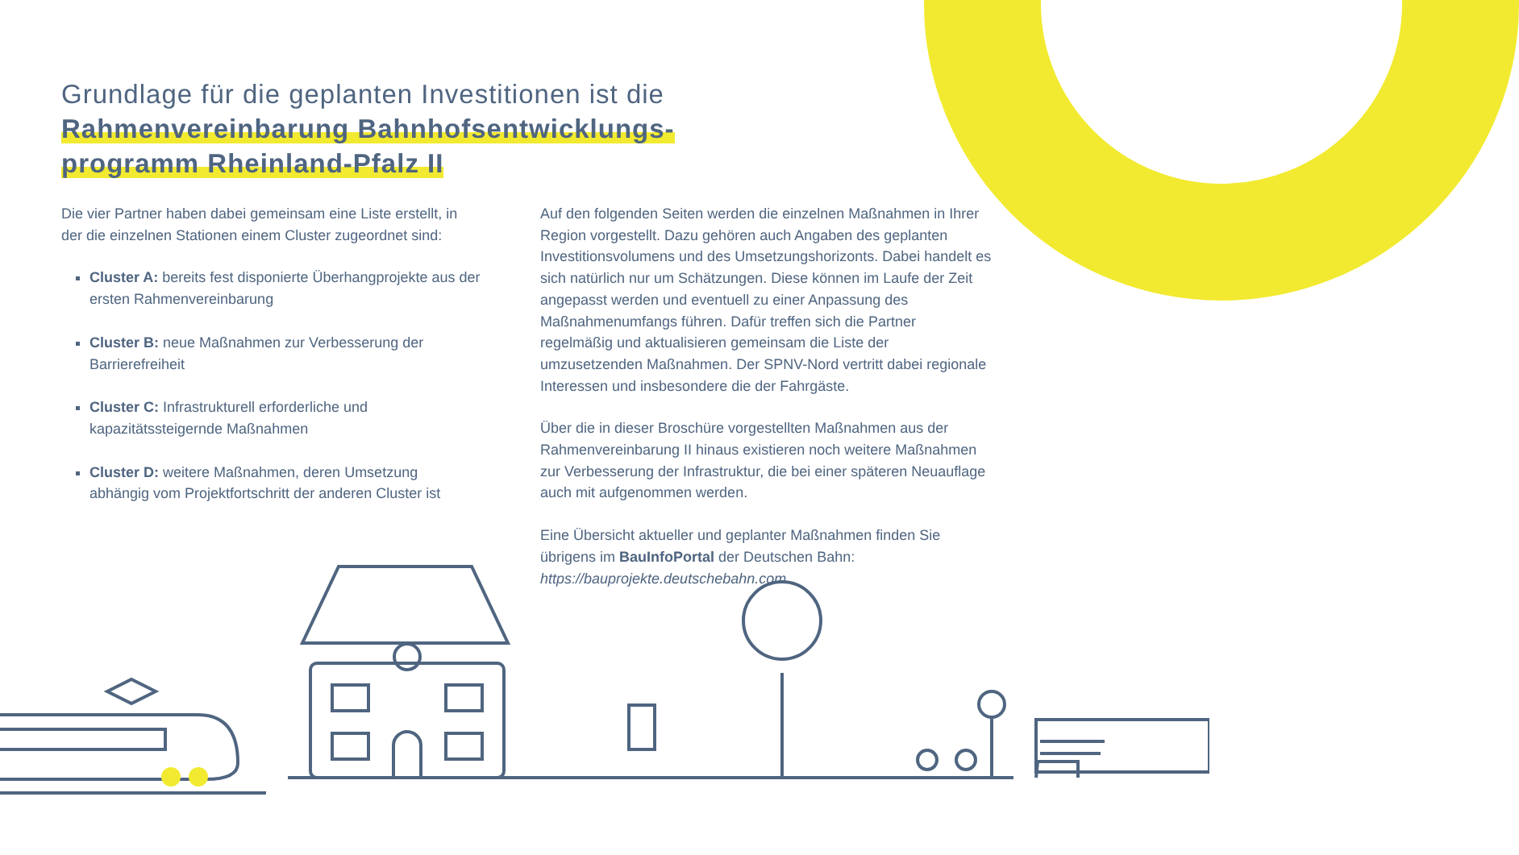Grundlage für die geplanten Investitionen ist die
Rahmenvereinbarung Bahnhofsentwicklungs-
programm Rheinland-Pfalz II
Die vier Partner haben dabei gemeinsam eine Liste erstellt, in der die einzelnen Stationen einem Cluster zugeordnet sind:
Cluster A: bereits fest disponierte Überhangprojekte aus der ersten Rahmenvereinbarung
Cluster B: neue Maßnahmen zur Verbesserung der Barrierefreiheit
Cluster C: Infrastrukturell erforderliche und kapazitätssteigernde Maßnahmen
Cluster D: weitere Maßnahmen, deren Umsetzung abhängig vom Projektfortschritt der anderen Cluster ist
Auf den folgenden Seiten werden die einzelnen Maßnahmen in Ihrer Region vorgestellt. Dazu gehören auch Angaben des geplanten Investitionsvolumens und des Umsetzungshorizonts. Dabei handelt es sich natürlich nur um Schätzungen. Diese können im Laufe der Zeit angepasst werden und eventuell zu einer Anpassung des Maßnahmenumfangs führen. Dafür treffen sich die Partner regelmäßig und aktualisieren gemeinsam die Liste der umzusetzenden Maßnahmen. Der SPNV-Nord vertritt dabei regionale Interessen und insbesondere die der Fahrgäste.
Über die in dieser Broschüre vorgestellten Maßnahmen aus der Rahmenvereinbarung II hinaus existieren noch weitere Maßnahmen zur Verbesserung der Infrastruktur, die bei einer späteren Neuauflage auch mit aufgenommen werden.
Eine Übersicht aktueller und geplanter Maßnahmen finden Sie übrigens im BauInfoPortal der Deutschen Bahn: https://bauprojekte.deutschebahn.com